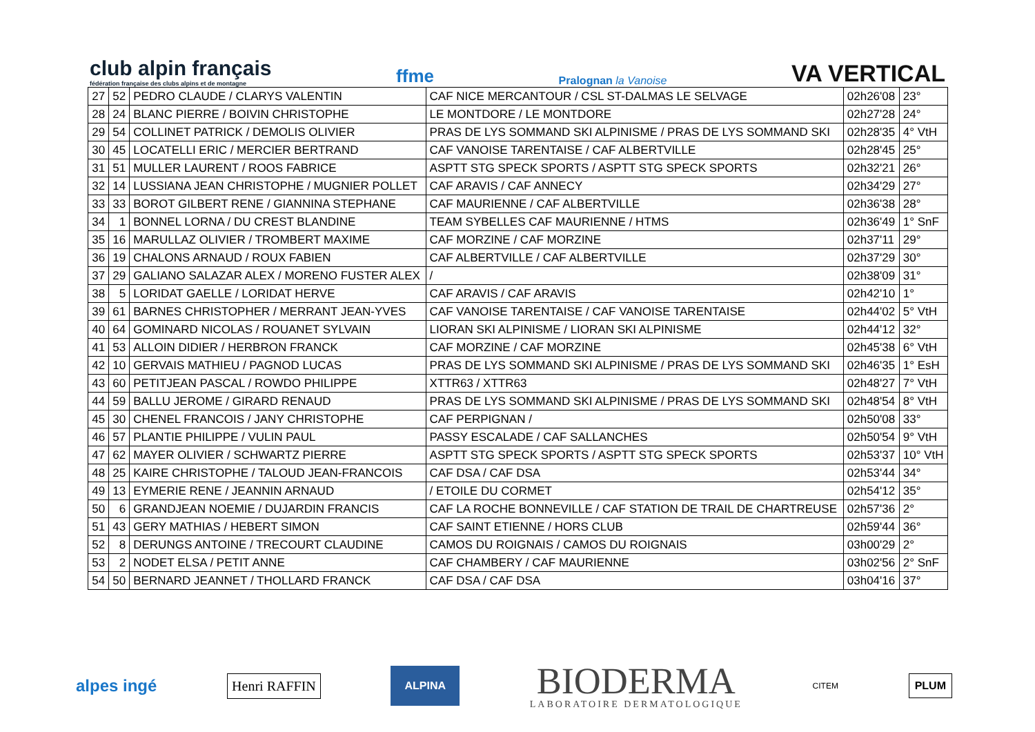club alpin français
fédération française des clubs alpins et de montagne
ffme
Pralognan la Vanoise
VA VERTICAL
| 27 | 52 | PEDRO CLAUDE / CLARYS VALENTIN | CAF NICE MERCANTOUR / CSL ST-DALMAS LE SELVAGE | 02h26'08 | 23° |
| 28 | 24 | BLANC PIERRE / BOIVIN CHRISTOPHE | LE MONTDORE / LE MONTDORE | 02h27'28 | 24° |
| 29 | 54 | COLLINET PATRICK / DEMOLIS OLIVIER | PRAS DE LYS SOMMAND SKI ALPINISME / PRAS DE LYS SOMMAND SKI | 02h28'35 | 4° VtH |
| 30 | 45 | LOCATELLI ERIC / MERCIER BERTRAND | CAF VANOISE TARENTAISE / CAF ALBERTVILLE | 02h28'45 | 25° |
| 31 | 51 | MULLER LAURENT / ROOS FABRICE | ASPTT STG SPECK SPORTS / ASPTT STG SPECK SPORTS | 02h32'21 | 26° |
| 32 | 14 | LUSSIANA JEAN CHRISTOPHE / MUGNIER POLLET | CAF ARAVIS / CAF ANNECY | 02h34'29 | 27° |
| 33 | 33 | BOROT GILBERT RENE / GIANNINA STEPHANE | CAF MAURIENNE / CAF ALBERTVILLE | 02h36'38 | 28° |
| 34 | 1 | BONNEL LORNA / DU CREST BLANDINE | TEAM SYBELLES CAF MAURIENNE / HTMS | 02h36'49 | 1° SnF |
| 35 | 16 | MARULLAZ OLIVIER / TROMBERT MAXIME | CAF MORZINE / CAF MORZINE | 02h37'11 | 29° |
| 36 | 19 | CHALONS ARNAUD / ROUX FABIEN | CAF ALBERTVILLE / CAF ALBERTVILLE | 02h37'29 | 30° |
| 37 | 29 | GALIANO SALAZAR ALEX / MORENO FUSTER ALEX | / | 02h38'09 | 31° |
| 38 | 5 | LORIDAT GAELLE / LORIDAT HERVE | CAF ARAVIS / CAF ARAVIS | 02h42'10 | 1° |
| 39 | 61 | BARNES CHRISTOPHER / MERRANT JEAN-YVES | CAF VANOISE TARENTAISE / CAF VANOISE TARENTAISE | 02h44'02 | 5° VtH |
| 40 | 64 | GOMINARD NICOLAS / ROUANET SYLVAIN | LIORAN SKI ALPINISME / LIORAN SKI ALPINISME | 02h44'12 | 32° |
| 41 | 53 | ALLOIN DIDIER / HERBRON FRANCK | CAF MORZINE / CAF MORZINE | 02h45'38 | 6° VtH |
| 42 | 10 | GERVAIS MATHIEU / PAGNOD LUCAS | PRAS DE LYS SOMMAND SKI ALPINISME / PRAS DE LYS SOMMAND SKI | 02h46'35 | 1° EsH |
| 43 | 60 | PETITJEAN PASCAL / ROWDO PHILIPPE | XTTR63 / XTTR63 | 02h48'27 | 7° VtH |
| 44 | 59 | BALLU JEROME / GIRARD RENAUD | PRAS DE LYS SOMMAND SKI ALPINISME / PRAS DE LYS SOMMAND SKI | 02h48'54 | 8° VtH |
| 45 | 30 | CHENEL FRANCOIS / JANY CHRISTOPHE | CAF PERPIGNAN / | 02h50'08 | 33° |
| 46 | 57 | PLANTIE PHILIPPE / VULIN PAUL | PASSY ESCALADE / CAF SALLANCHES | 02h50'54 | 9° VtH |
| 47 | 62 | MAYER OLIVIER / SCHWARTZ PIERRE | ASPTT STG SPECK SPORTS / ASPTT STG SPECK SPORTS | 02h53'37 | 10° VtH |
| 48 | 25 | KAIRE CHRISTOPHE / TALOUD JEAN-FRANCOIS | CAF DSA / CAF DSA | 02h53'44 | 34° |
| 49 | 13 | EYMERIE RENE / JEANNIN ARNAUD | / ETOILE DU CORMET | 02h54'12 | 35° |
| 50 | 6 | GRANDJEAN NOEMIE / DUJARDIN FRANCIS | CAF LA ROCHE BONNEVILLE / CAF STATION DE TRAIL DE CHARTREUSE | 02h57'36 | 2° |
| 51 | 43 | GERY MATHIAS / HEBERT SIMON | CAF SAINT ETIENNE / HORS CLUB | 02h59'44 | 36° |
| 52 | 8 | DERUNGS ANTOINE / TRECOURT CLAUDINE | CAMOS DU ROIGNAIS / CAMOS DU ROIGNAIS | 03h00'29 | 2° |
| 53 | 2 | NODET ELSA / PETIT ANNE | CAF CHAMBERY / CAF MAURIENNE | 03h02'56 | 2° SnF |
| 54 | 50 | BERNARD JEANNET / THOLLARD FRANCK | CAF DSA / CAF DSA | 03h04'16 | 37° |
alpes ingé
Henri RAFFIN
ALPINA
BIODERMA
LABORATOIRE DERMATOLOGIQUE
CITEM
PLUM